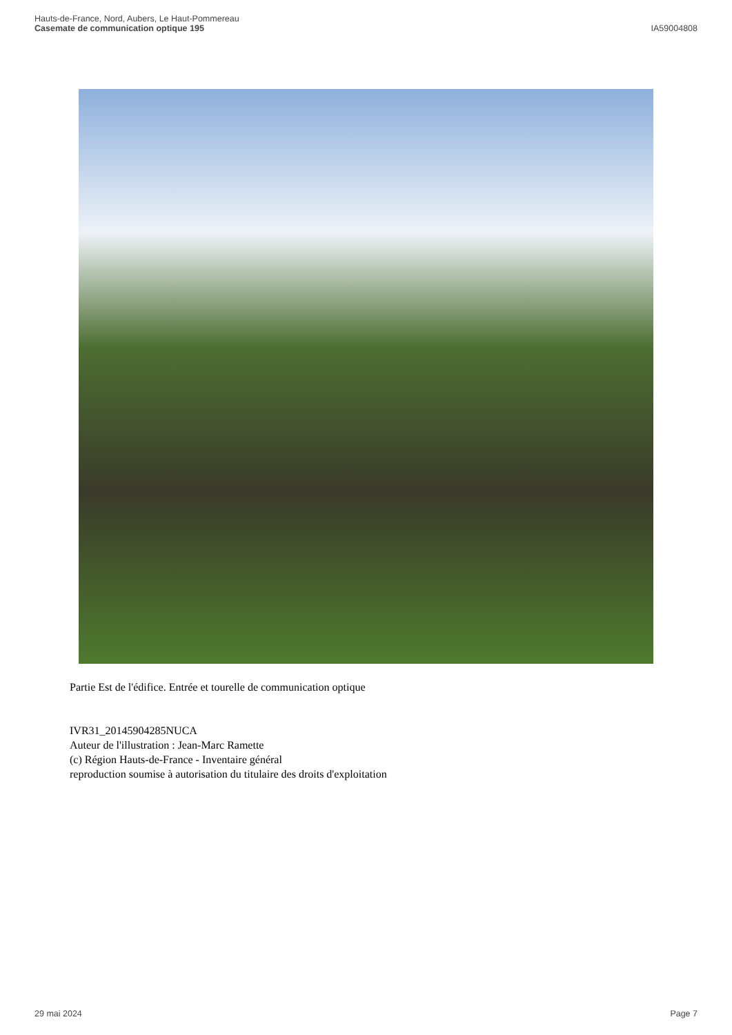Hauts-de-France, Nord, Aubers, Le Haut-Pommereau
Casemate de communication optique 195
IA59004808
Partie Est de l'édifice. Entrée et tourelle de communication optique
IVR31_20145904285NUCA
Auteur de l'illustration : Jean-Marc Ramette
(c) Région Hauts-de-France - Inventaire général
reproduction soumise à autorisation du titulaire des droits d'exploitation
29 mai 2024 Page 7